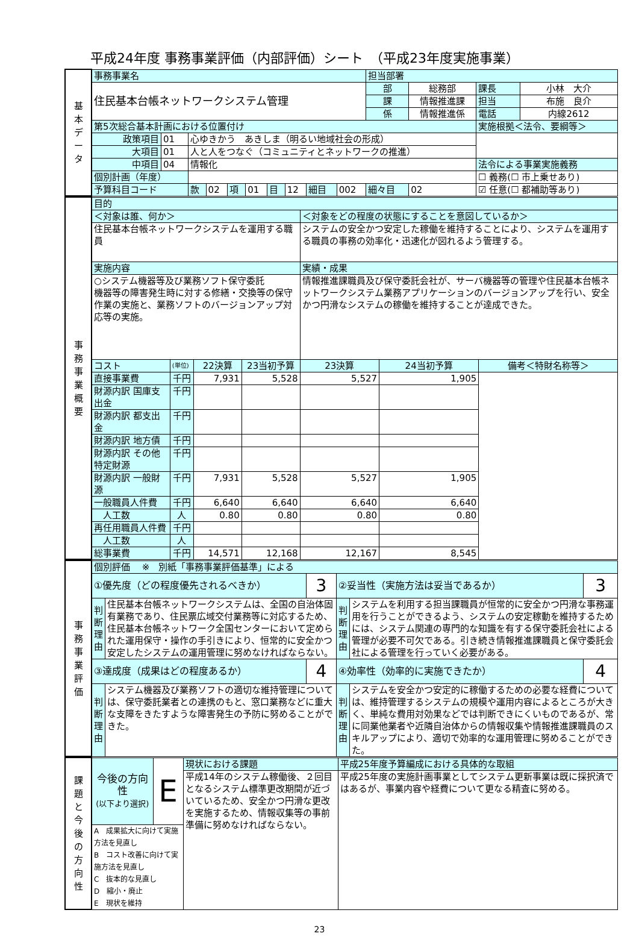平成24年度 事務事業評価（内部評価）シート　（平成23年度実施事業）
| 基 本 デ ー タ | 事務事業名 | | | | | | | | | | 担当部署 | | | |
| | 住民基本台帳ネットワークシステム管理 | | | | | | | | | | 部 | 総務部 | 課長 | 小林 大介 |
| | | | | | | | | | | | 課 | 情報推進課 | 担当 | 布施 良介 |
| | | | | | | | | | | | 係 | 情報推進係 | 電話 | 内線2612 |
| | 第5次総合基本計画における位置付け | | | | | | | | | | | | 実施根拠＜法令、要綱等＞ | |
| | 政策項目 | 01 | 心ゆきかう あきしま（明るい地域社会の形成） | | | | | | | | | | | |
| | 大項目 | 01 | 人と人をつなぐ（コミュニティとネットワークの推進） | | | | | | | | | | | |
| | 中項目 | 04 | 情報化 | | | | | | | | | | 法令による事業実施義務 | |
| | 個別計画（年度） | | | | | | | | | | | | ☐ 義務(☐ 市上乗せあり) | |
| | 予算科目コード | | 款 | 02 | 項 | 01 | 目 | 12 | 細目 | 002 | 細々目 | 02 | ☑ 任意(☐ 都補助等あり) | |
| 事 務 事 業 概 要 | 目的 | | | | | | |
| | ＜対象は誰、何か＞ | | | | ＜対象をどの程度の状態にすることを意図しているか＞ | | |
| | 住民基本台帳ネットワークシステムを運用する職員 | | | | システムの安全かつ安定した稼働を維持することにより、システムを運用する職員の事務の効率化・迅速化が図れるよう管理する。 | | |
| | 実施内容 | | | | 実績・成果 | | |
| | ○システム機器等及び業務ソフト保守委託 機器等の障害発生時に対する修繕・交換等の保守作業の実施と、業務ソフトのバージョンアップ対応等の実施。 | | | | 情報推進課職員及び保守委託会社が、サーバ機器等の管理や住民基本台帳ネットワークシステム業務アプリケーションのバージョンアップを行い、安全かつ円滑なシステムの稼働を維持することが達成できた。 | | |
| | コスト | (単位) | 22決算 | 23当初予算 | 23決算 | 24当初予算 | 備考＜特財名称等＞ |
| | 直接事業費 | 千円 | 7,931 | 5,528 | 5,527 | 1,905 | |
| | 財源内訳 国庫支出金 | 千円 | | | | | |
| | 財源内訳 都支出金 | 千円 | | | | | |
| | 財源内訳 地方債 | 千円 | | | | | |
| | 財源内訳 その他特定財源 | 千円 | | | | | |
| | 財源内訳 一般財源 | 千円 | 7,931 | 5,528 | 5,527 | 1,905 | |
| | 一般職員人件費 | 千円 | 6,640 | 6,640 | 6,640 | 6,640 | |
| | 人工数 | 人 | 0.80 | 0.80 | 0.80 | 0.80 | |
| | 再任用職員人件費 | 千円 | | | | | |
| | 人工数 | 人 | | | | | |
| | 総事業費 | 千円 | 14,571 | 12,168 | 12,167 | 8,545 | |
| 事 務 事 業 評 価 | 個別評価 ※ 別紙「事務事業評価基準」による | | | | | |
| | ①優先度（どの程度優先されるべきか） | | 3 | ②妥当性（実施方法は妥当であるか） | | 3 |
| | 判断理由 | 住民基本台帳ネットワークシステムは、全国の自治体固有業務であり、住民票広域交付業務等に対応するため、住民基本台帳ネットワーク全国センターにおいて定められた運用保守・操作の手引きにより、恒常的に安全かつ安定したシステムの運用管理に努めなければならない。 | | 判断理由 | システムを利用する担当課職員が恒常的に安全かつ円滑な事務運用を行うことができるよう、システムの安定稼動を維持するためには、システム関連の専門的な知識を有する保守委託会社による管理が必要不可欠である。引き続き情報推進課職員と保守委託会社による管理を行っていく必要がある。 | |
| | ③達成度（成果はどの程度あるか） | | 4 | ④効率性（効率的に実施できたか） | | 4 |
| | 判断理由 | システム機器及び業務ソフトの適切な維持管理については、保守委託業者との連携のもと、窓口業務などに重大な支障をきたすような障害発生の予防に努めることができた。 | | 判断理由 | システムを安全かつ安定的に稼働するための必要な経費については、維持管理するシステムの規模や運用内容によるところが大きく、単純な費用対効果などでは判断できにくいものであるが、常に同業他業者や近隣自治体からの情報収集や情報推進課職員のスキルアップにより、適切で効率的な運用管理に努めることができた。 | |
| 課 題 と 今 後 の 方 向 性 | 今後の方向性 (以下より選択) | E | 現状における課題 | 平成25年度予算編成における具体的な取組 |
| | | | 平成14年のシステム稼働後、２回目となるシステム標準更改期間が近づいているため、安全かつ円滑な更改を実施するため、情報収集等の事前準備に努めなければならない。 | 平成25年度の実施計画事業としてシステム更新事業は既に採択済ではあるが、事業内容や経費について更なる精査に努める。 |
| | A 成果拡大に向けて実施方法を見直し B コスト改善に向けて実施方法を見直し C 抜本的な見直し D 縮小・廃止 E 現状を維持 | | | |
23